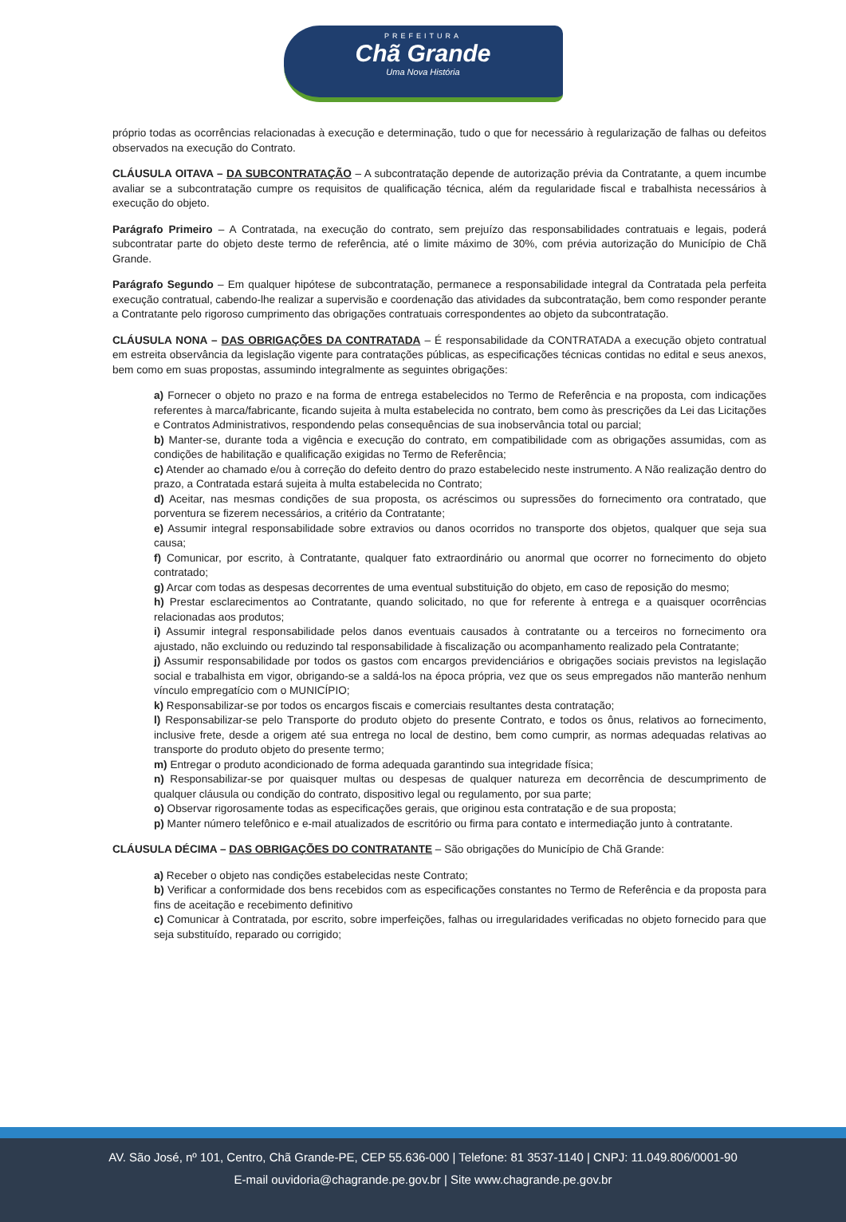PREFEITURA
Chã Grande
Uma Nova História
próprio todas as ocorrências relacionadas à execução e determinação, tudo o que for necessário à regularização de falhas ou defeitos observados na execução do Contrato.
CLÁUSULA OITAVA – DA SUBCONTRATAÇÃO – A subcontratação depende de autorização prévia da Contratante, a quem incumbe avaliar se a subcontratação cumpre os requisitos de qualificação técnica, além da regularidade fiscal e trabalhista necessários à execução do objeto.
Parágrafo Primeiro – A Contratada, na execução do contrato, sem prejuízo das responsabilidades contratuais e legais, poderá subcontratar parte do objeto deste termo de referência, até o limite máximo de 30%, com prévia autorização do Município de Chã Grande.
Parágrafo Segundo – Em qualquer hipótese de subcontratação, permanece a responsabilidade integral da Contratada pela perfeita execução contratual, cabendo-lhe realizar a supervisão e coordenação das atividades da subcontratação, bem como responder perante a Contratante pelo rigoroso cumprimento das obrigações contratuais correspondentes ao objeto da subcontratação.
CLÁUSULA NONA – DAS OBRIGAÇÕES DA CONTRATADA – É responsabilidade da CONTRATADA a execução objeto contratual em estreita observância da legislação vigente para contratações públicas, as especificações técnicas contidas no edital e seus anexos, bem como em suas propostas, assumindo integralmente as seguintes obrigações:
a) Fornecer o objeto no prazo e na forma de entrega estabelecidos no Termo de Referência e na proposta, com indicações referentes à marca/fabricante, ficando sujeita à multa estabelecida no contrato, bem como às prescrições da Lei das Licitações e Contratos Administrativos, respondendo pelas consequências de sua inobservância total ou parcial;
b) Manter-se, durante toda a vigência e execução do contrato, em compatibilidade com as obrigações assumidas, com as condições de habilitação e qualificação exigidas no Termo de Referência;
c) Atender ao chamado e/ou à correção do defeito dentro do prazo estabelecido neste instrumento. A Não realização dentro do prazo, a Contratada estará sujeita à multa estabelecida no Contrato;
d) Aceitar, nas mesmas condições de sua proposta, os acréscimos ou supressões do fornecimento ora contratado, que porventura se fizerem necessários, a critério da Contratante;
e) Assumir integral responsabilidade sobre extravios ou danos ocorridos no transporte dos objetos, qualquer que seja sua causa;
f) Comunicar, por escrito, à Contratante, qualquer fato extraordinário ou anormal que ocorrer no fornecimento do objeto contratado;
g) Arcar com todas as despesas decorrentes de uma eventual substituição do objeto, em caso de reposição do mesmo;
h) Prestar esclarecimentos ao Contratante, quando solicitado, no que for referente à entrega e a quaisquer ocorrências relacionadas aos produtos;
i) Assumir integral responsabilidade pelos danos eventuais causados à contratante ou a terceiros no fornecimento ora ajustado, não excluindo ou reduzindo tal responsabilidade à fiscalização ou acompanhamento realizado pela Contratante;
j) Assumir responsabilidade por todos os gastos com encargos previdenciários e obrigações sociais previstos na legislação social e trabalhista em vigor, obrigando-se a saldá-los na época própria, vez que os seus empregados não manterão nenhum vínculo empregatício com o MUNICÍPIO;
k) Responsabilizar-se por todos os encargos fiscais e comerciais resultantes desta contratação;
l) Responsabilizar-se pelo Transporte do produto objeto do presente Contrato, e todos os ônus, relativos ao fornecimento, inclusive frete, desde a origem até sua entrega no local de destino, bem como cumprir, as normas adequadas relativas ao transporte do produto objeto do presente termo;
m) Entregar o produto acondicionado de forma adequada garantindo sua integridade física;
n) Responsabilizar-se por quaisquer multas ou despesas de qualquer natureza em decorrência de descumprimento de qualquer cláusula ou condição do contrato, dispositivo legal ou regulamento, por sua parte;
o) Observar rigorosamente todas as especificações gerais, que originou esta contratação e de sua proposta;
p) Manter número telefônico e e-mail atualizados de escritório ou firma para contato e intermediação junto à contratante.
CLÁUSULA DÉCIMA – DAS OBRIGAÇÕES DO CONTRATANTE – São obrigações do Município de Chã Grande:
a) Receber o objeto nas condições estabelecidas neste Contrato;
b) Verificar a conformidade dos bens recebidos com as especificações constantes no Termo de Referência e da proposta para fins de aceitação e recebimento definitivo
c) Comunicar à Contratada, por escrito, sobre imperfeições, falhas ou irregularidades verificadas no objeto fornecido para que seja substituído, reparado ou corrigido;
AV. São José, nº 101, Centro, Chã Grande-PE, CEP 55.636-000 | Telefone: 81 3537-1140 | CNPJ: 11.049.806/0001-90
E-mail ouvidoria@chagrande.pe.gov.br | Site www.chagrande.pe.gov.br